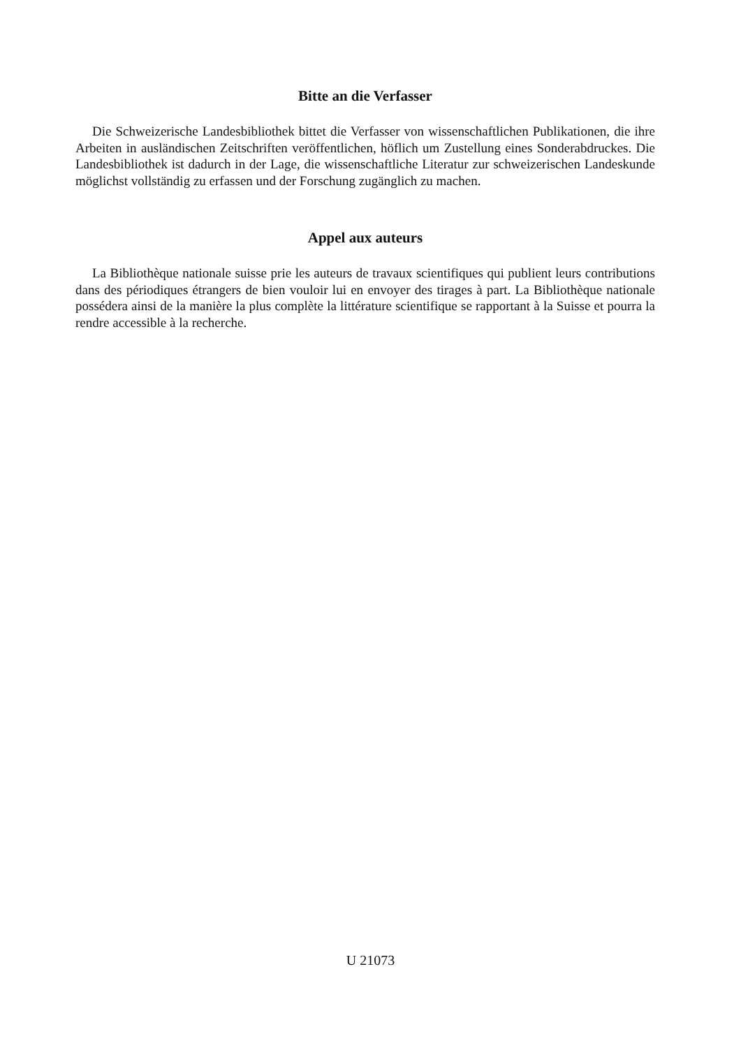Bitte an die Verfasser
Die Schweizerische Landesbibliothek bittet die Verfasser von wissenschaftlichen Publikationen, die ihre Arbeiten in ausländischen Zeitschriften veröffentlichen, höflich um Zustellung eines Sonderabdruckes. Die Landesbibliothek ist dadurch in der Lage, die wissenschaftliche Literatur zur schweizerischen Landeskunde möglichst vollständig zu erfassen und der Forschung zugänglich zu machen.
Appel aux auteurs
La Bibliothèque nationale suisse prie les auteurs de travaux scientifiques qui publient leurs contributions dans des périodiques étrangers de bien vouloir lui en envoyer des tirages à part. La Bibliothèque nationale possédera ainsi de la manière la plus complète la littérature scientifique se rapportant à la Suisse et pourra la rendre accessible à la recherche.
U 21073